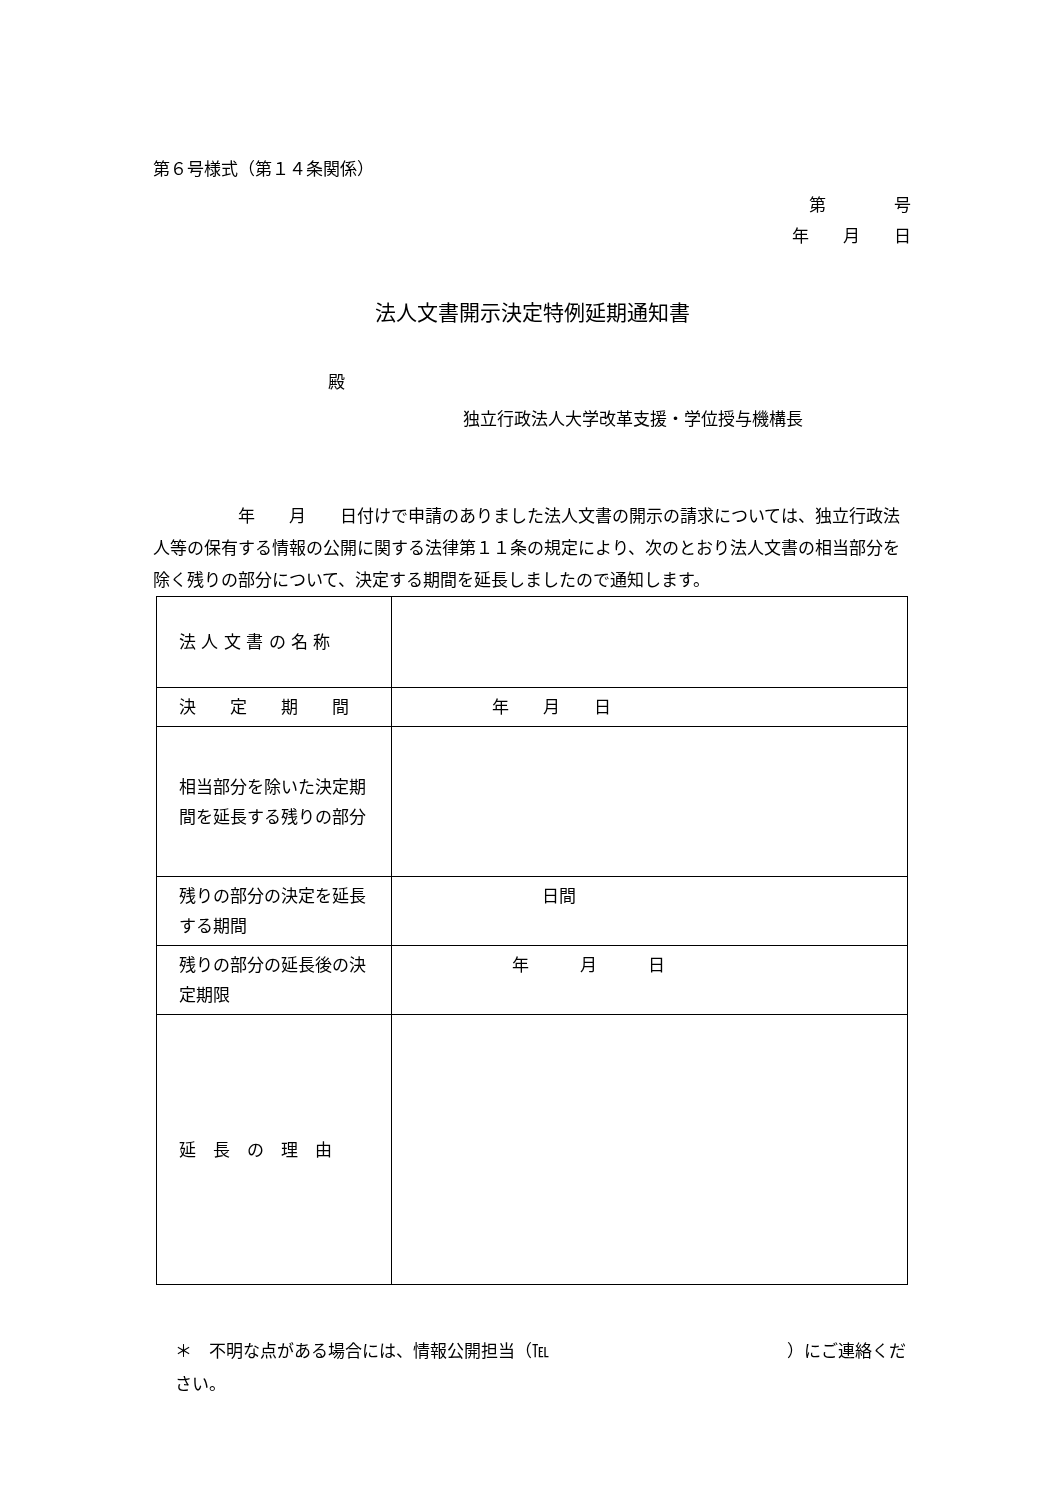第６号様式（第１４条関係）
第　　　　号
年　　月　　日
法人文書開示決定特例延期通知書
殿
独立行政法人大学改革支援・学位授与機構長
　　　　　年　　月　　日付けで申請のありました法人文書の開示の請求については、独立行政法人等の保有する情報の公開に関する法律第１１条の規定により、次のとおり法人文書の相当部分を除く残りの部分について、決定する期間を延長しましたので通知します。
| 法 人 文 書 の 名 称 | |
| 決 定 期 間 | 年 月 日 |
| 相当部分を除いた決定期間を延長する残りの部分 | |
| 残りの部分の決定を延長する期間 | 日間 |
| 残りの部分の延長後の決定期限 | 年 月 日 |
| 延 長 の 理 由 | |
＊　不明な点がある場合には、情報公開担当（℡　　　　　　　　　　　　　　）にご連絡ください。